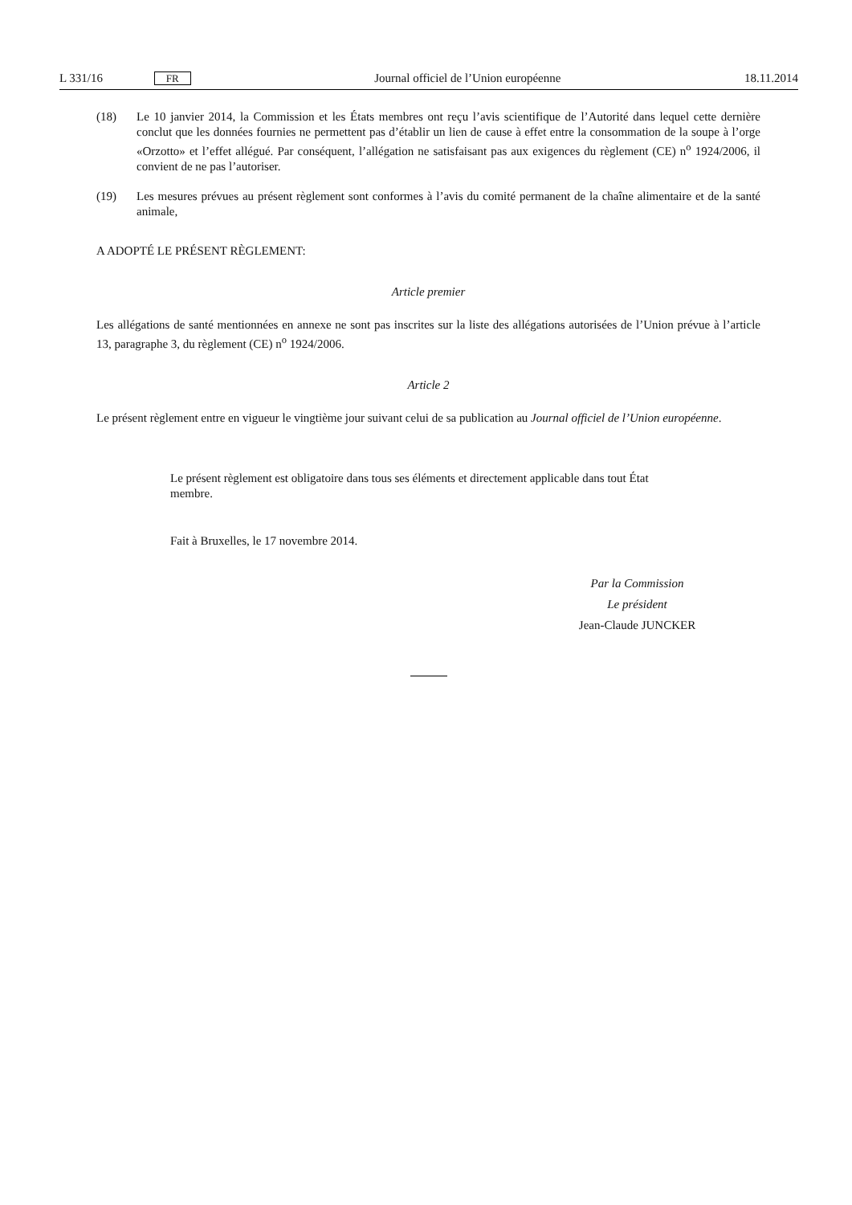L 331/16 FR Journal officiel de l’Union européenne 18.11.2014
(18) Le 10 janvier 2014, la Commission et les États membres ont reçu l’avis scientifique de l’Autorité dans lequel cette dernière conclut que les données fournies ne permettent pas d’établir un lien de cause à effet entre la consommation de la soupe à l’orge «Orzotto» et l’effet allégué. Par conséquent, l’allégation ne satisfaisant pas aux exigences du règlement (CE) n<sup>o</sup> 1924/2006, il convient de ne pas l’autoriser.
(19) Les mesures prévues au présent règlement sont conformes à l’avis du comité permanent de la chaîne alimentaire et de la santé animale,
A ADOPTÉ LE PRÉSENT RÈGLEMENT:
Article premier
Les allégations de santé mentionnées en annexe ne sont pas inscrites sur la liste des allégations autorisées de l’Union prévue à l’article 13, paragraphe 3, du règlement (CE) n<sup>o</sup> 1924/2006.
Article 2
Le présent règlement entre en vigueur le vingtième jour suivant celui de sa publication au Journal officiel de l’Union européenne.
Le présent règlement est obligatoire dans tous ses éléments et directement applicable dans tout État membre.
Fait à Bruxelles, le 17 novembre 2014.
Par la Commission
Le président
Jean-Claude JUNCKER